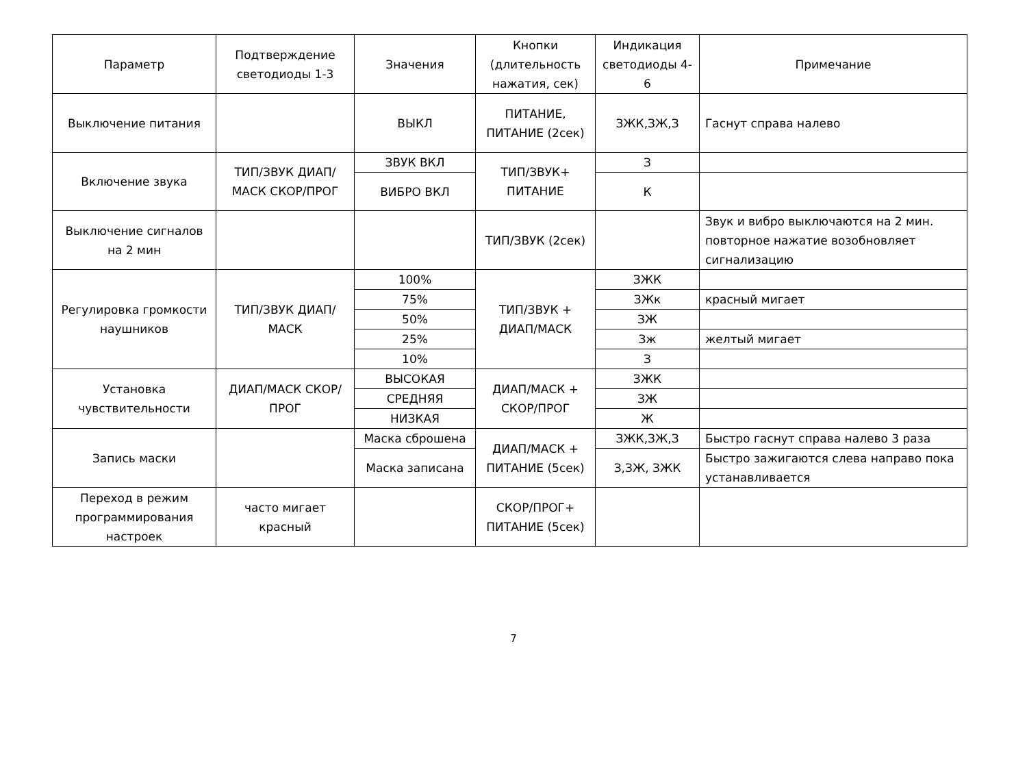| Параметр | Подтверждение светодиоды 1-3 | Значения | Кнопки (длительность нажатия, сек) | Индикация светодиоды 4-6 | Примечание |
| --- | --- | --- | --- | --- | --- |
| Выключение питания | | ВЫКЛ | ПИТАНИЕ, ПИТАНИЕ (2сек) | ЗЖК,ЗЖ,З | Гаснут справа налево |
| Включение звука | ТИП/ЗВУК ДИАП/МАСК СКОР/ПРОГ | ЗВУК ВКЛ | ТИП/ЗВУК+ ПИТАНИЕ | З | |
| | | ВИБРО ВКЛ | | К | |
| Выключение сигналов на 2 мин | | | ТИП/ЗВУК (2сек) | | Звук и вибро выключаются на 2 мин. повторное нажатие возобновляет сигнализацию |
| Регулировка громкости наушников | ТИП/ЗВУК ДИАП/МАСК | 100% | ТИП/ЗВУК + ДИАП/МАСК | ЗЖК | |
| | | 75% | | ЗЖк | красный мигает |
| | | 50% | | ЗЖ | |
| | | 25% | | Зж | желтый мигает |
| | | 10% | | З | |
| Установка чувствительности | ДИАП/МАСК СКОР/ПРОГ | ВЫСОКАЯ | ДИАП/МАСК + СКОР/ПРОГ | ЗЖК | |
| | | СРЕДНЯЯ | | ЗЖ | |
| | | НИЗКАЯ | | Ж | |
| Запись маски | | Маска сброшена | ДИАП/МАСК + ПИТАНИЕ (5сек) | ЗЖК,ЗЖ,З | Быстро гаснут справа налево 3 раза |
| | | Маска записана | | З,ЗЖ, ЗЖК | Быстро зажигаются слева направо пока устанавливается |
| Переход в режим программирования настроек | часто мигает красный | | СКОР/ПРОГ+ ПИТАНИЕ (5сек) | | |
7